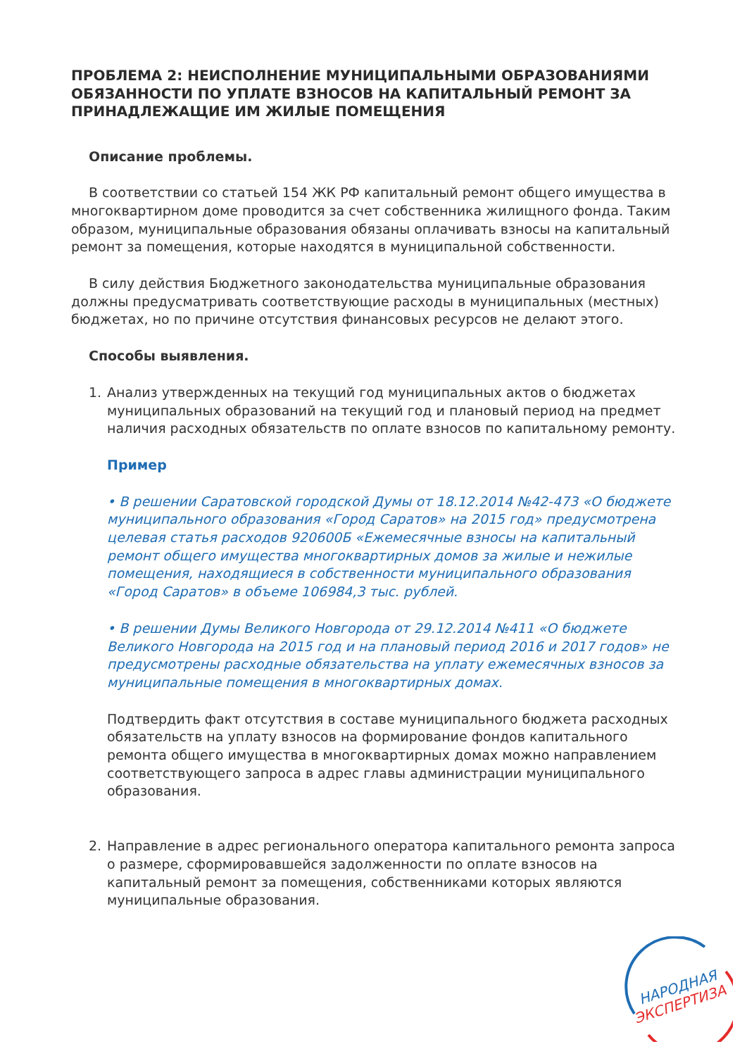ПРОБЛЕМА 2: НЕИСПОЛНЕНИЕ МУНИЦИПАЛЬНЫМИ ОБРАЗОВАНИЯМИ ОБЯЗАННОСТИ ПО УПЛАТЕ ВЗНОСОВ НА КАПИТАЛЬНЫЙ РЕМОНТ ЗА ПРИНАДЛЕЖАЩИЕ ИМ ЖИЛЫЕ ПОМЕЩЕНИЯ
Описание проблемы.
В соответствии со статьей 154 ЖК РФ капитальный ремонт общего имущества в многоквартирном доме проводится за счет собственника жилищного фонда. Таким образом, муниципальные образования обязаны оплачивать взносы на капитальный ремонт за помещения, которые находятся в муниципальной собственности.
В силу действия Бюджетного законодательства муниципальные образования должны предусматривать соответствующие расходы в муниципальных (местных) бюджетах, но по причине отсутствия финансовых ресурсов не делают этого.
Способы выявления.
1. Анализ утвержденных на текущий год муниципальных актов о бюджетах муниципальных образований на текущий год и плановый период на предмет наличия расходных обязательств по оплате взносов по капитальному ремонту.
Пример
• В решении Саратовской городской Думы от 18.12.2014 №42-473 «О бюджете муниципального образования «Город Саратов» на 2015 год» предусмотрена целевая статья расходов 920600Б «Ежемесячные взносы на капитальный ремонт общего имущества многоквартирных домов за жилые и нежилые помещения, находящиеся в собственности муниципального образования «Город Саратов» в объеме 106984,3 тыс. рублей.
• В решении Думы Великого Новгорода от 29.12.2014 №411 «О бюджете Великого Новгорода на 2015 год и на плановый период 2016 и 2017 годов» не предусмотрены расходные обязательства на уплату ежемесячных взносов за муниципальные помещения в многоквартирных домах.
Подтвердить факт отсутствия в составе муниципального бюджета расходных обязательств на уплату взносов на формирование фондов капитального ремонта общего имущества в многоквартирных домах можно направлением соответствующего запроса в адрес главы администрации муниципального образования.
2. Направление в адрес регионального оператора капитального ремонта запроса о размере, сформировавшейся задолженности по оплате взносов на капитальный ремонт за помещения, собственниками которых являются муниципальные образования.
НАРОДНАЯ
ЭКСПЕРТИЗА